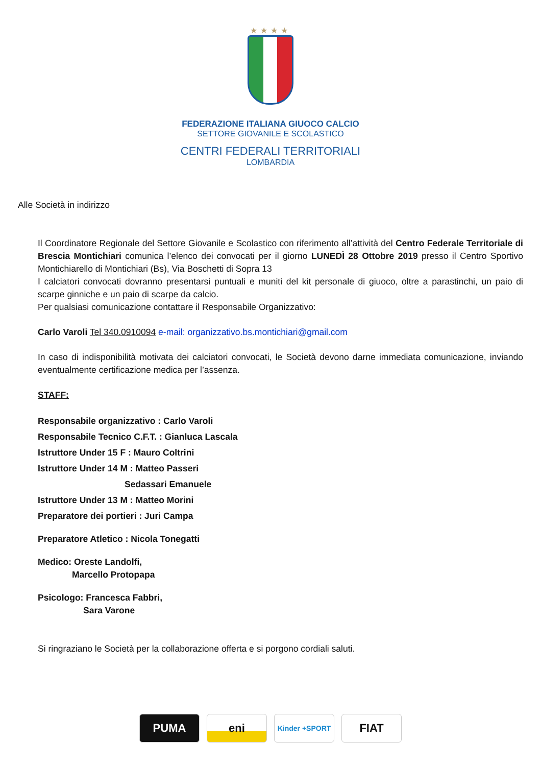★★★★
FEDERAZIONE ITALIANA GIUOCO CALCIO
SETTORE GIOVANILE E SCOLASTICO
CENTRI FEDERALI TERRITORIALI
LOMBARDIA
Alle Società in indirizzo
Il Coordinatore Regionale del Settore Giovanile e Scolastico con riferimento all’attività del Centro Federale Territoriale di Brescia Montichiari comunica l’elenco dei convocati per il giorno LUNEDÌ 28 Ottobre 2019 presso il Centro Sportivo Montichiarello di Montichiari (Bs), Via Boschetti di Sopra 13
I calciatori convocati dovranno presentarsi puntuali e muniti del kit personale di giuoco, oltre a parastinchi, un paio di scarpe ginniche e un paio di scarpe da calcio.
Per qualsiasi comunicazione contattare il Responsabile Organizzativo:
Carlo Varoli Tel 340.0910094 e-mail: organizzativo.bs.montichiari@gmail.com
In caso di indisponibilità motivata dei calciatori convocati, le Società devono darne immediata comunicazione, inviando eventualmente certificazione medica per l’assenza.
STAFF:
Responsabile organizzativo : Carlo Varoli
Responsabile Tecnico C.F.T. : Gianluca Lascala
Istruttore Under 15 F : Mauro Coltrini
Istruttore Under 14 M : Matteo Passeri
Sedassari Emanuele
Istruttore Under 13 M : Matteo Morini
Preparatore dei portieri : Juri Campa
Preparatore Atletico : Nicola Tonegatti
Medico: Oreste Landolfi,
Marcello Protopapa
Psicologo: Francesca Fabbri,
Sara Varone
Si ringraziano le Società per la collaborazione offerta e si porgono cordiali saluti.
PUMA eni
Kinder +SPORT
FIAT